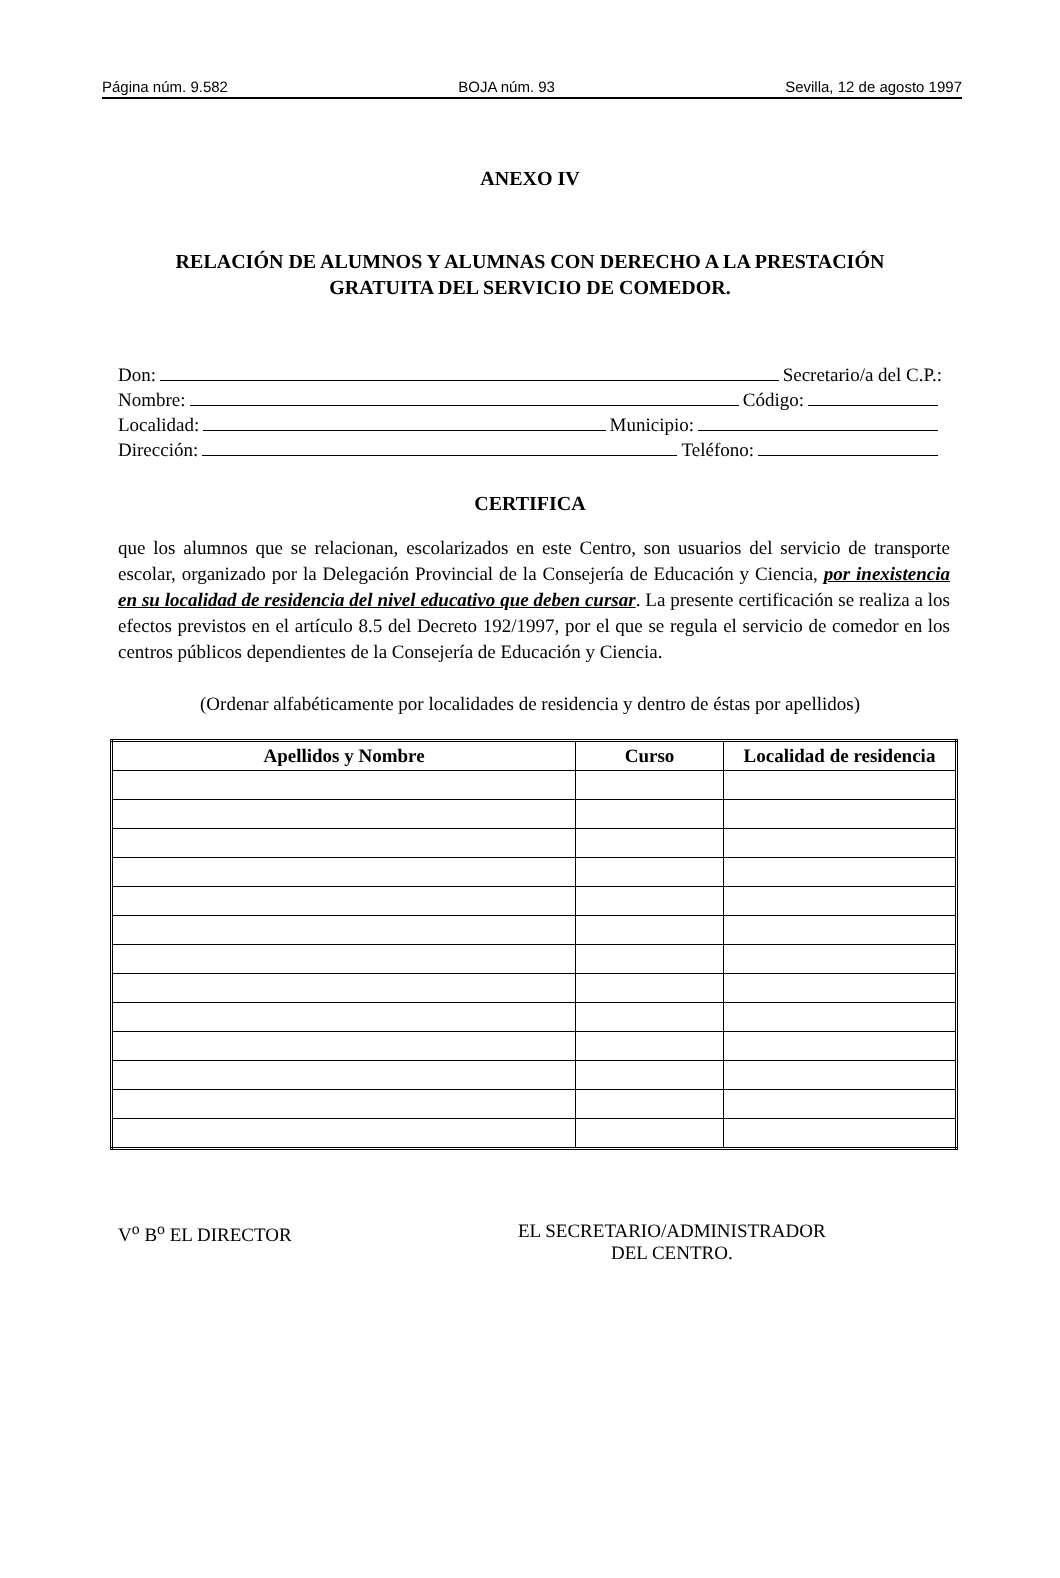Página núm. 9.582 BOJA núm. 93 Sevilla, 12 de agosto 1997
ANEXO IV
RELACIÓN DE ALUMNOS Y ALUMNAS CON DERECHO A LA PRESTACIÓN
GRATUITA DEL SERVICIO DE COMEDOR.
Don: Secretario/a del C.P.:
Nombre: Código:
Localidad: Municipio:
Dirección: Teléfono:
CERTIFICA
que los alumnos que se relacionan, escolarizados en este Centro, son usuarios del servicio de transporte escolar, organizado por la Delegación Provincial de la Consejería de Educación y Ciencia, por inexistencia en su localidad de residencia del nivel educativo que deben cursar. La presente certificación se realiza a los efectos previstos en el artículo 8.5 del Decreto 192/1997, por el que se regula el servicio de comedor en los centros públicos dependientes de la Consejería de Educación y Ciencia.
(Ordenar alfabéticamente por localidades de residencia y dentro de éstas por apellidos)
| Apellidos y Nombre | Curso | Localidad de residencia |
| --- | --- | --- |
V<sup>o</sup> B<sup>o</sup> EL DIRECTOR EL SECRETARIO/ADMINISTRADOR
DEL CENTRO.